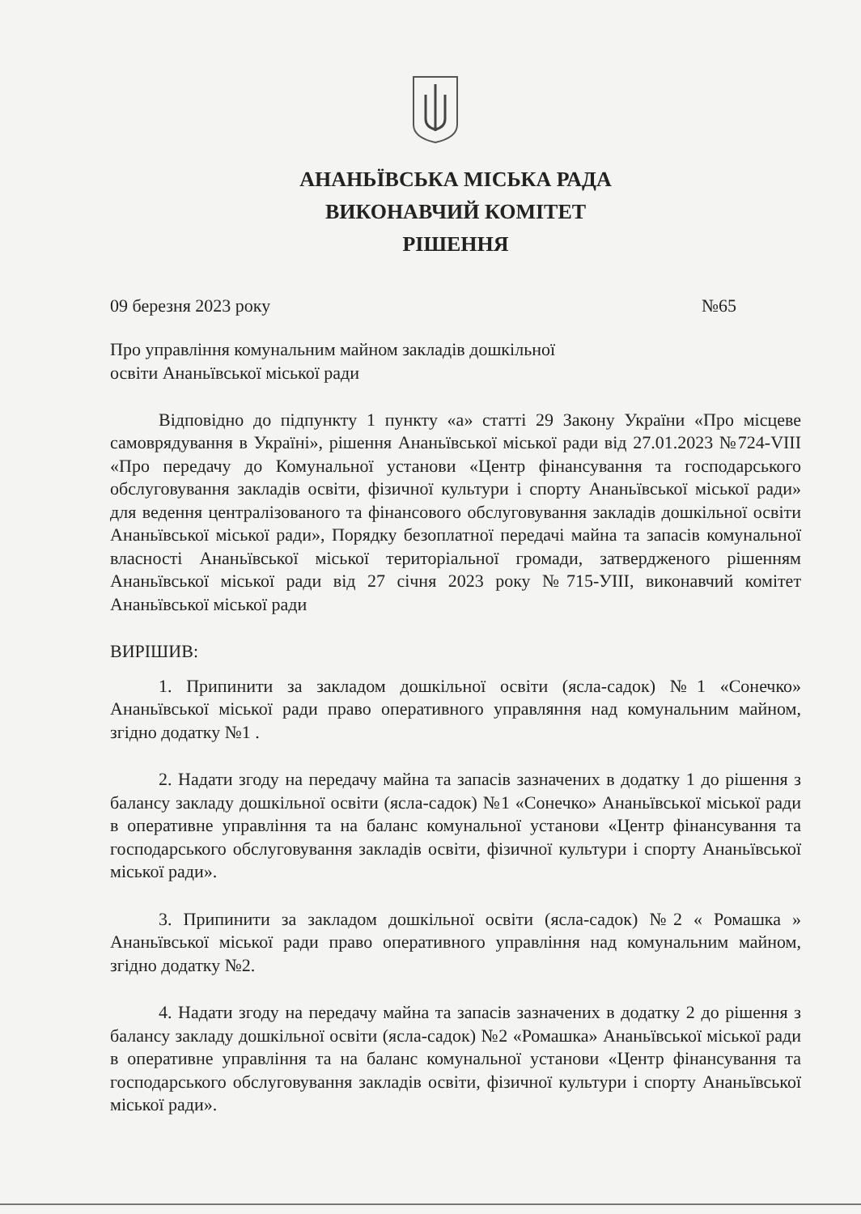АНАНЬЇВСЬКА МІСЬКА РАДА
ВИКОНАВЧИЙ КОМІТЕТ
РІШЕННЯ
09 березня 2023 року №65
Про управління комунальним майном закладів дошкільної
освіти Ананьївської міської ради
Відповідно до підпункту 1 пункту «а» статті 29 Закону України «Про місцеве самоврядування в Україні», рішення Ананьївської міської ради від 27.01.2023 №724-VIII «Про передачу до Комунальної установи «Центр фінансування та господарського обслуговування закладів освіти, фізичної культури і спорту Ананьївської міської ради» для ведення централізованого та фінансового обслуговування закладів дошкільної освіти Ананьївської міської ради», Порядку безоплатної передачі майна та запасів комунальної власності Ананьївської міської територіальної громади, затвердженого рішенням Ананьївської міської ради від 27 січня 2023 року №715-УІІІ, виконавчий комітет Ананьївської міської ради
ВИРІШИВ:
1. Припинити за закладом дошкільної освіти (ясла-садок) №1 «Сонечко» Ананьївської міської ради право оперативного управляння над комунальним майном, згідно додатку №1 .
2. Надати згоду на передачу майна та запасів зазначених в додатку 1 до рішення з балансу закладу дошкільної освіти (ясла-садок) №1 «Сонечко» Ананьївської міської ради в оперативне управління та на баланс комунальної установи «Центр фінансування та господарського обслуговування закладів освіти, фізичної культури і спорту Ананьївської міської ради».
3. Припинити за закладом дошкільної освіти (ясла-садок) №2 « Ромашка » Ананьївської міської ради право оперативного управління над комунальним майном, згідно додатку №2.
4. Надати згоду на передачу майна та запасів зазначених в додатку 2 до рішення з балансу закладу дошкільної освіти (ясла-садок) №2 «Ромашка» Ананьївської міської ради в оперативне управління та на баланс комунальної установи «Центр фінансування та господарського обслуговування закладів освіти, фізичної культури і спорту Ананьївської міської ради».